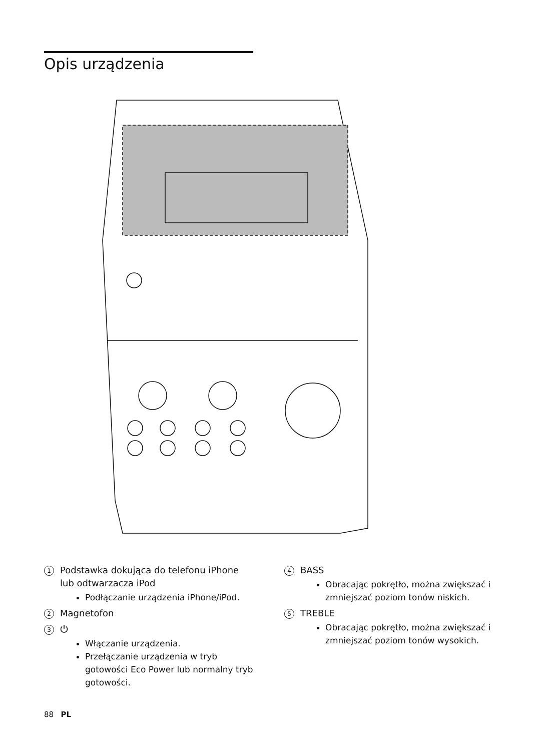Opis urządzenia
1
Podstawka dokująca do telefonu iPhone lub odtwarzacza iPod
Podłączanie urządzenia iPhone/iPod.
2
Magnetofon
3
⏻
Włączanie urządzenia.
Przełączanie urządzenia w tryb gotowości Eco Power lub normalny tryb gotowości.
4
BASS
Obracając pokrętło, można zwiększać i zmniejszać poziom tonów niskich.
5
TREBLE
Obracając pokrętło, można zwiększać i zmniejszać poziom tonów wysokich.
88 PL